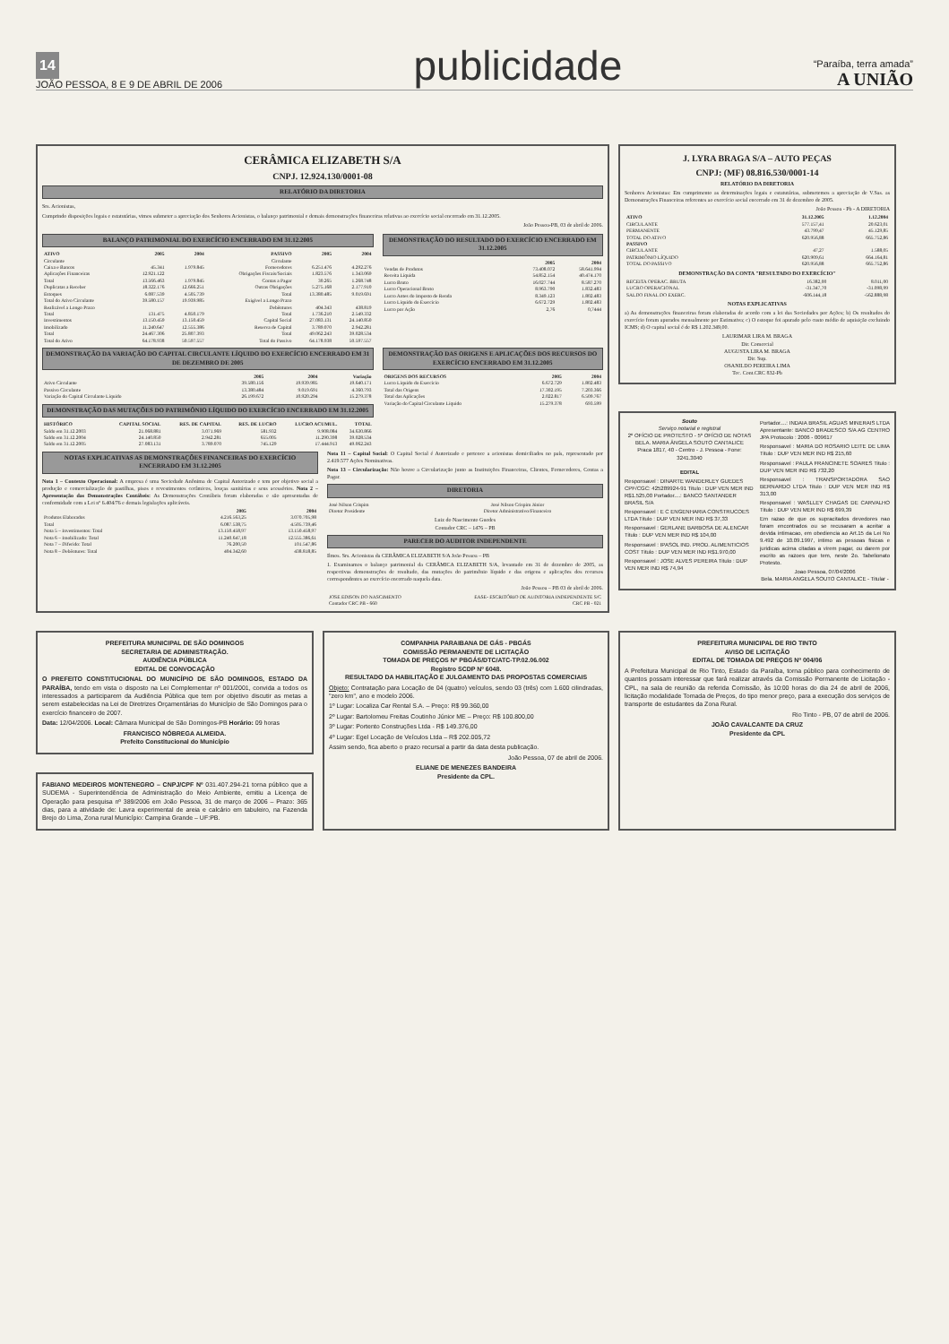14
JOÃO PESSOA, 8 E 9 DE ABRIL DE 2006
publicidade
“Paraíba, terra amada”
A UNIÃO
CERÂMICA ELIZABETH S/A
CNPJ. 12.924.130/0001-08
RELATÓRIO DA DIRETORIA
Srs. Acionistas,
Cumprindo disposições legais e estatutárias, vimos submeter a apreciação dos Senhores Acionistas, o balanço patrimonial e demais demonstrações financeiras relativas ao exercício social encerrado em 31.12.2005.
João Pessoa-PB, 03 de abril de 2006.
BALANÇO PATRIMONIAL DO EXERCÍCIO ENCERRADO EM 31.12.2005
| ATIVO | 2005 | 2004 | PASSIVO | 2005 | 2004 |
| --- | --- | --- | --- | --- | --- |
| Circulante | | | Circulante | | |
| Caixa e Bancos | 45.341 | 1.979.845 | Fornecedores | 6.251.476 | 4.292.276 |
| Aplicações Financeiras | 12.921.122 | | Obrigações Fiscais/Sociais | 1.823.576 | 1.343.069 |
| Total | 13.566.463 | 1.979.845 | Contas a Pagar | 30.265 | 1.268.748 |
| Duplicatas a Receber | 18.322.176 | 12.666.251 | Outras Obrigações | 5.275.168 | 2.177.910 |
| Estoques | 6.087.539 | 4.505.739 | Total | 13.380.485 | 9.019.691 |
| Total do Ativo Circulante | 39.580.157 | 19.939.985 | Exigível a Longo Prazo | | |
| Realizável a Longo Prazo | | | Debêntures | 404.343 | 438.819 |
| Total | 131.475 | 4.850.179 | Total | 1.736.210 | 2.549.332 |
| Investimentos | 13.150.459 | 13.150.459 | Capital Social | 27.083.131 | 24.140.850 |
| Imobilizado | 11.240.647 | 12.555.386 | Reserva de Capital | 3.789.070 | 2.942.281 |
| Total | 24.467.306 | 25.807.393 | Total | 49.062.243 | 39.028.534 |
| Total do Ativo | 64.178.938 | 50.597.557 | Total do Passivo | 64.178.938 | 50.597.557 |
DEMONSTRAÇÃO DO RESULTADO DO EXERCÍCIO ENCERRADO EM 31.12.2005
| | 2005 | 2004 |
| --- | --- | --- |
| Vendas de Produtos | 73.408.072 | 58.641.994 |
| Receita Líquida | 54.852.154 | 40.474.170 |
| Lucro Bruto | 16.027.744 | 8.587.270 |
| Lucro Operacional Bruto | 8.963.790 | 1.832.483 |
| Lucro Antes do Imposto de Renda | 8.349.123 | 1.802.483 |
| Lucro Líquido do Exercício | 6.672.729 | 1.802.483 |
| Lucro por Ação | 2,76 | 0,7444 |
DEMONSTRAÇÃO DA VARIAÇÃO DO CAPITAL CIRCULANTE LÍQUIDO DO EXERCÍCIO ENCERRADO EM 31 DE DEZEMBRO DE 2005
| | 2005 | 2004 | Variação |
| --- | --- | --- | --- |
| Ativo Circulante | 39.580.156 | 19.939.985 | 19.640.171 |
| Passivo Circulante | 13.380.484 | 9.019.691 | 4.360.793 |
| Variação do Capital Circulante Líquido | 26.199.672 | 10.920.294 | 15.279.378 |
DEMONSTRAÇÃO DAS MUTAÇÕES DO PATRIMÔNIO LÍQUIDO DO EXERCÍCIO ENCERRADO EM 31.12.2005
| HISTÓRICO | CAPITAL SOCIAL | RES. DE CAPITAL | RES. DE LUCRO | LUCRO ACUMUL. | TOTAL |
| --- | --- | --- | --- | --- | --- |
| Saldo em 31.12.2003 | 21.068.881 | 3.071.969 | 581.932 | 9.908.084 | 34.630.866 |
| Saldo em 31.12.2004 | 24.140.850 | 2.942.281 | 655.005 | 11.290.398 | 39.028.534 |
| Saldo em 31.12.2005 | 27.083.131 | 3.789.070 | 745.129 | 17.444.913 | 49.062.243 |
DEMONSTRAÇÃO DAS ORIGENS E APLICAÇÕES DOS RECURSOS DO EXERCÍCIO ENCERRADO EM 31.12.2005
| ORIGENS DOS RECURSOS | 2005 | 2004 |
| --- | --- | --- |
| Lucro Líquido do Exercício | 6.672.729 | 1.802.483 |
| Total das Origens | 17.302.195 | 7.203.366 |
| Total das Aplicações | 2.022.817 | 6.509.767 |
| Variação do Capital Circulante Líquido | 15.279.378 | 693.599 |
NOTAS EXPLICATIVAS AS DEMONSTRAÇÕES FINANCEIRAS DO EXERCÍCIO ENCERRADO EM 31.12.2005
Nota 1 – Contexto Operacional: A empresa é uma Sociedade Anônima de Capital Autorizado e tem por objetivo social a produção e comercialização de pastilhas, pisos e revestimentos cerâmicos, louças sanitárias e seus acessórios. Nota 2 – Apresentação das Demonstrações Contábeis: As Demonstrações Contábeis foram elaboradas e são apresentadas de conformidade com a Lei nº 6.404/76 e demais legislações aplicáveis.
| | 2005 | 2004 |
| --- | --- | --- |
| Produtos Elaborados | 4.216.563,25 | 3.070.705,98 |
| Total | 6.087.538,75 | 4.505.739,46 |
| Nota 5 – Investimentos: Total | 13.150.458,97 | 13.150.458,97 |
| Nota 6 – Imobilizado: Total | 11.240.647,18 | 12.555.386,61 |
| Nota 7 – Diferido: Total | 76.200,50 | 101.547,86 |
| Nota 8 – Debêntures: Total | 404.342,60 | 438.818,85 |
Nota 11 – Capital Social: O Capital Social é Autorizado e pertence a acionistas domiciliados no país, representado por 2.419.577 Ações Nominativas.
Nota 13 – Circularização: Não houve a Circularização junto as Instituições Financeiras, Clientes, Fornecedores, Contas a Pagar.
DIRETORIA
| José Nilson Crispim Diretor Presidente | José Nilson Crispim Júnior Diretor Administrativo/Financeiro |
Luiz do Nascimento Guedes
Contador CRC – 1476 – PB
PARECER DO AUDITOR INDEPENDENTE
Ilmos. Srs. Acionistas da CERÂMICA ELIZABETH S/A João Pessoa – PB
1. Examinamos o balanço patrimonial da CERÂMICA ELIZABETH S/A, levantado em 31 de dezembro de 2005, as respectivas demonstrações de resultado, das mutações do patrimônio líquido e das origens e aplicações dos recursos correspondentes ao exercício encerrado naquela data.
João Pessoa – PB 03 de abril de 2006.
| JOSE EDISON DO NASCIMENTO Contador CRC PB - 660 | EASE- ESCRITÓRIO DE AUDITORIA INDEPENDENTE S/C CRC PB - 021 |
J. LYRA BRAGA S/A – AUTO PEÇAS
CNPJ: (MF) 08.816.530/0001-14
RELATÓRIO DA DIRETORIA
Senhores Acionistas: Em cumprimento as determinações legais e estatutárias, submetemos a apreciação de V.Sas. as Demonstrações Financeiras referentes ao exercício social encerrado em 31 de dezembro de 2005.
João Pessoa - Pb - A DIRETORIA
| ATIVO | 31.12.2005 | 1.12.2004 |
| --- | --- | --- |
| CIRCULANTE | 577.157,41 | 20.623,01 |
| PERMANENTE | 43.799,47 | 45.129,85 |
| TOTAL DO ATIVO | 620.956,88 | 665.752,86 |
| PASSIVO | | |
| CIRCULANTE | 47,27 | 1.588,05 |
| PATRIMÔNIO LÍQUIDO | 620.909,61 | 664.164,81 |
| TOTAL DO PASSIVO | 620.956,88 | 665.752,86 |
DEMONSTRAÇÃO DA CONTA "RESULTADO DO EXERCÍCIO"
| RECEITA OPERAC. BRUTA | 16.382,00 | 8.011,00 |
| LUCRO OPERACIONAL | -31.347,70 | -31.098,99 |
| SALDO FINAL DO EXERC. | -606.144,18 | -562.888,98 |
NOTAS EXPLICATIVAS
a) As demonstrações financeiras foram elaboradas de acordo com a lei das Sociedades por Ações; b) Os resultados do exercício foram apurados mensalmente por Estimativa; c) O estoque foi apurado pelo custo médio de aquisição excluindo ICMS; d) O capital social é de R$ 1.202.349,00.
LAURIMAR LIRA M. BRAGA
Dir. Comercial
AUGUSTA LIRA M. BRAGA
Dir. Sup.
OSANILDO PEREIRA LIMA
Tec. Cont.CRC 832-Pb
Souto
Serviço notarial e registral
2º OFÍCIO DE PROTESTO - 5º OFÍCIO DE NOTAS
BELA. MARIA ÂNGELA SOUTO CANTALICE
Praca 1817, 40 - Centro - J. Pessoa - Fone: 3241.3040
EDITAL
Responsavel : DINARTE WANDERLEY GUEDES CPF/CGC: 425289924-91 Titulo : DUP VEN MER IND R$1.525,00 Portador....: BANCO SANTANDER BRASIL S/A
Responsavel : E C ENGENHARIA CONSTRUCOES LTDA Titulo : DUP VEN MER IND R$ 37,33
Responsavel : GERLANE BARBOSA DE ALENCAR Titulo : DUP VEN MER IND R$ 104,00
Responsavel : IPASOL IND. PROD. ALIMENTICIOS COST Titulo : DUP VEN MER IND R$1.970,00
Responsavel : JOSE ALVES PEREIRA Titulo : DUP VEN MER IND R$ 74,94
Portador....: INDAIA BRASIL AGUAS MINERAIS LTDA Apresentante: BANCO BRADESCO S/A AG CENTRO JPA Protocolo : 2006 - 009617
Responsavel : MARIA DO ROSARIO LEITE DE LIMA Titulo : DUP VEN MER IND R$ 215,60
Responsavel : PAULA FRANCINETE SOARES Titulo : DUP VEN MER IND R$ 732,20
Responsavel : TRANSPORTADORA SAO BERNARDO LTDA Titulo : DUP VEN MER IND R$ 313,00
Responsavel : WASLLEY CHAGAS DE CARVALHO Titulo : DUP VEN MER IND R$ 699,39
Em razao de que os supracitados devedores nao foram encontrados ou se recusaram a aceitar a devida intimacao, em obediencia ao Art.15 da Lei No 9.492 de 10.09.1997, intimo as pessoas fisicas e juridicas acima citadas a virem pagar, ou darem por escrito as razoes que tem, neste 2o. Tabelionato Protesto.
Joao Pessoa, 07/04/2006
Bela. MARIA ANGELA SOUTO CANTALICE - Titular -
PREFEITURA MUNICIPAL DE SÃO DOMINGOS
SECRETARIA DE ADMINISTRAÇÃO.
AUDIÊNCIA PÚBLICA
EDITAL DE CONVOCAÇÃO
O PREFEITO CONSTITUCIONAL DO MUNICÍPIO DE SÃO DOMINGOS, ESTADO DA PARAÍBA, tendo em vista o disposto na Lei Complementar nº 001/2001, convida a todos os interessados a participarem da Audiência Pública que tem por objetivo discutir as metas a serem estabelecidas na Lei de Diretrizes Orçamentárias do Município de São Domingos para o exercício financeiro de 2007.
Data: 12/04/2006. Local: Câmara Municipal de São Domingos-PB Horário: 09 horas
FRANCISCO NÓBREGA ALMEIDA.
Prefeito Constitucional do Município
FABIANO MEDEIROS MONTENEGRO – CNPJ/CPF Nº 031.407.294-21 torna público que a SUDEMA - Superintendência de Administração do Meio Ambiente, emitiu a Licença de Operação para pesquisa nº 389/2006 em João Pessoa, 31 de março de 2006 – Prazo: 365 dias, para a atividade de: Lavra experimental de areia e calcário em tabuleiro, na Fazenda Brejo do Lima, Zona rural Município: Campina Grande – UF:PB.
COMPANHIA PARAIBANA DE GÁS - PBGÁS
COMISSÃO PERMANENTE DE LICITAÇÃO
TOMADA DE PREÇOS Nº PBGÁS/DTC/ATC-TP.02.06.002
Registro SCDP Nº 6048.
RESULTADO DA HABILITAÇÃO E JULGAMENTO DAS PROPOSTAS COMERCIAIS
Objeto: Contratação para Locação de 04 (quatro) veículos, sendo 03 (três) com 1.600 cilindradas, "zero km", ano e modelo 2006.
1º Lugar: Localiza Car Rental S.A. – Preço: R$ 99.360,00
2º Lugar: Bartolomeu Freitas Coutinho Júnior ME – Preço: R$ 100.800,00
3º Lugar: Portento Construções Ltda - R$ 149.376,00
4º Lugar: Egel Locação de Veículos Ltda – R$ 202.005,72
Assim sendo, fica aberto o prazo recursal a partir da data desta publicação.
João Pessoa, 07 de abril de 2006.
ELIANE DE MENEZES BANDEIRA
Presidente da CPL.
PREFEITURA MUNICIPAL DE RIO TINTO
AVISO DE LICITAÇÃO
EDITAL DE TOMADA DE PREÇOS Nº 004/06
A Prefeitura Municipal de Rio Tinto, Estado da Paraíba, torna público para conhecimento de quantos possam interessar que fará realizar através da Comissão Permanente de Licitação - CPL, na sala de reunião da referida Comissão, às 10:00 horas do dia 24 de abril de 2006, licitação modalidade Tomada de Preços, do tipo menor preço, para a execução dos serviços de transporte de estudantes da Zona Rural.
Rio Tinto - PB, 07 de abril de 2006.
JOÃO CAVALCANTE DA CRUZ
Presidente da CPL